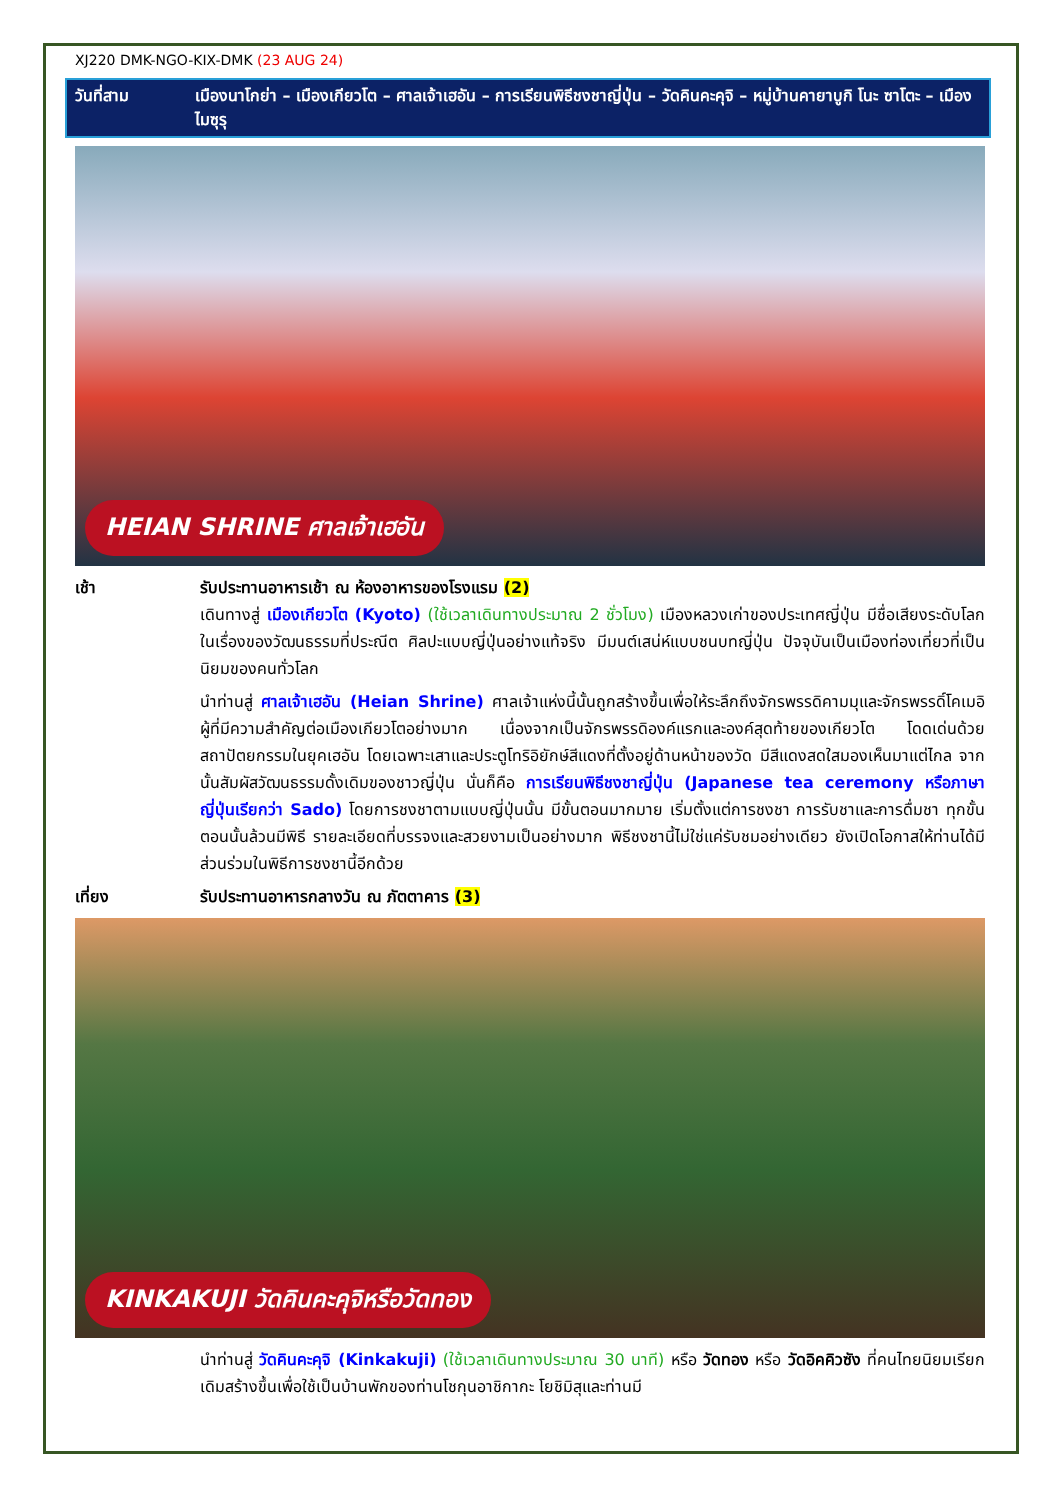XJ220 DMK-NGO-KIX-DMK (23 AUG 24)
วันที่สาม เมืองนาโกย่า – เมืองเกียวโต – ศาลเจ้าเฮอัน – การเรียนพิธีชงชาญี่ปุ่น – วัดคินคะคุจิ – หมู่บ้านคายาบูกิ โนะ ซาโตะ – เมืองไมซุรุ
HEIAN SHRINE ศาลเจ้าเฮอัน
เช้า รับประทานอาหารเช้า ณ ห้องอาหารของโรงแรม (2)
เดินทางสู่ เมืองเกียวโต (Kyoto) (ใช้เวลาเดินทางประมาณ 2 ชั่วโมง) เมืองหลวงเก่าของประเทศญี่ปุ่น มีชื่อเสียงระดับโลกในเรื่องของวัฒนธรรมที่ประณีต ศิลปะแบบญี่ปุ่นอย่างแท้จริง มีมนต์เสน่ห์แบบชนบทญี่ปุ่น ปัจจุบันเป็นเมืองท่องเที่ยวที่เป็นนิยมของคนทั่วโลก
นำท่านสู่ ศาลเจ้าเฮอัน (Heian Shrine) ศาลเจ้าแห่งนี้นั้นถูกสร้างขึ้นเพื่อให้ระลึกถึงจักรพรรดิคามมุและจักรพรรดิ์โคเมอิ ผู้ที่มีความสำคัญต่อเมืองเกียวโตอย่างมาก เนื่องจากเป็นจักรพรรดิองค์แรกและองค์สุดท้ายของเกียวโต โดดเด่นด้วยสถาปัตยกรรมในยุคเฮอัน โดยเฉพาะเสาและประตูโทริอิยักษ์สีแดงที่ตั้งอยู่ด้านหน้าของวัด มีสีแดงสดใสมองเห็นมาแต่ไกล จากนั้นสัมผัสวัฒนธรรมดั้งเดิมของชาวญี่ปุ่น นั่นก็คือ การเรียนพิธีชงชาญี่ปุ่น (Japanese tea ceremony หรือภาษาญี่ปุ่นเรียกว่า Sado) โดยการชงชาตามแบบญี่ปุ่นนั้น มีขั้นตอนมากมาย เริ่มตั้งแต่การชงชา การรับชาและการดื่มชา ทุกขั้นตอนนั้นล้วนมีพิธี รายละเอียดที่บรรจงและสวยงามเป็นอย่างมาก พิธีชงชานี้ไม่ใช่แค่รับชมอย่างเดียว ยังเปิดโอกาสให้ท่านได้มีส่วนร่วมในพิธีการชงชานี้อีกด้วย
เที่ยง รับประทานอาหารกลางวัน ณ ภัตตาคาร (3)
KINKAKUJI วัดคินคะคุจิหรือวัดทอง
นำท่านสู่ วัดคินคะคุจิ (Kinkakuji) (ใช้เวลาเดินทางประมาณ 30 นาที) หรือ วัดทอง หรือ วัดอิคคิวซัง ที่คนไทยนิยมเรียก เดิมสร้างขึ้นเพื่อใช้เป็นบ้านพักของท่านโชกุนอาชิกากะ โยชิมิสุและท่านมี